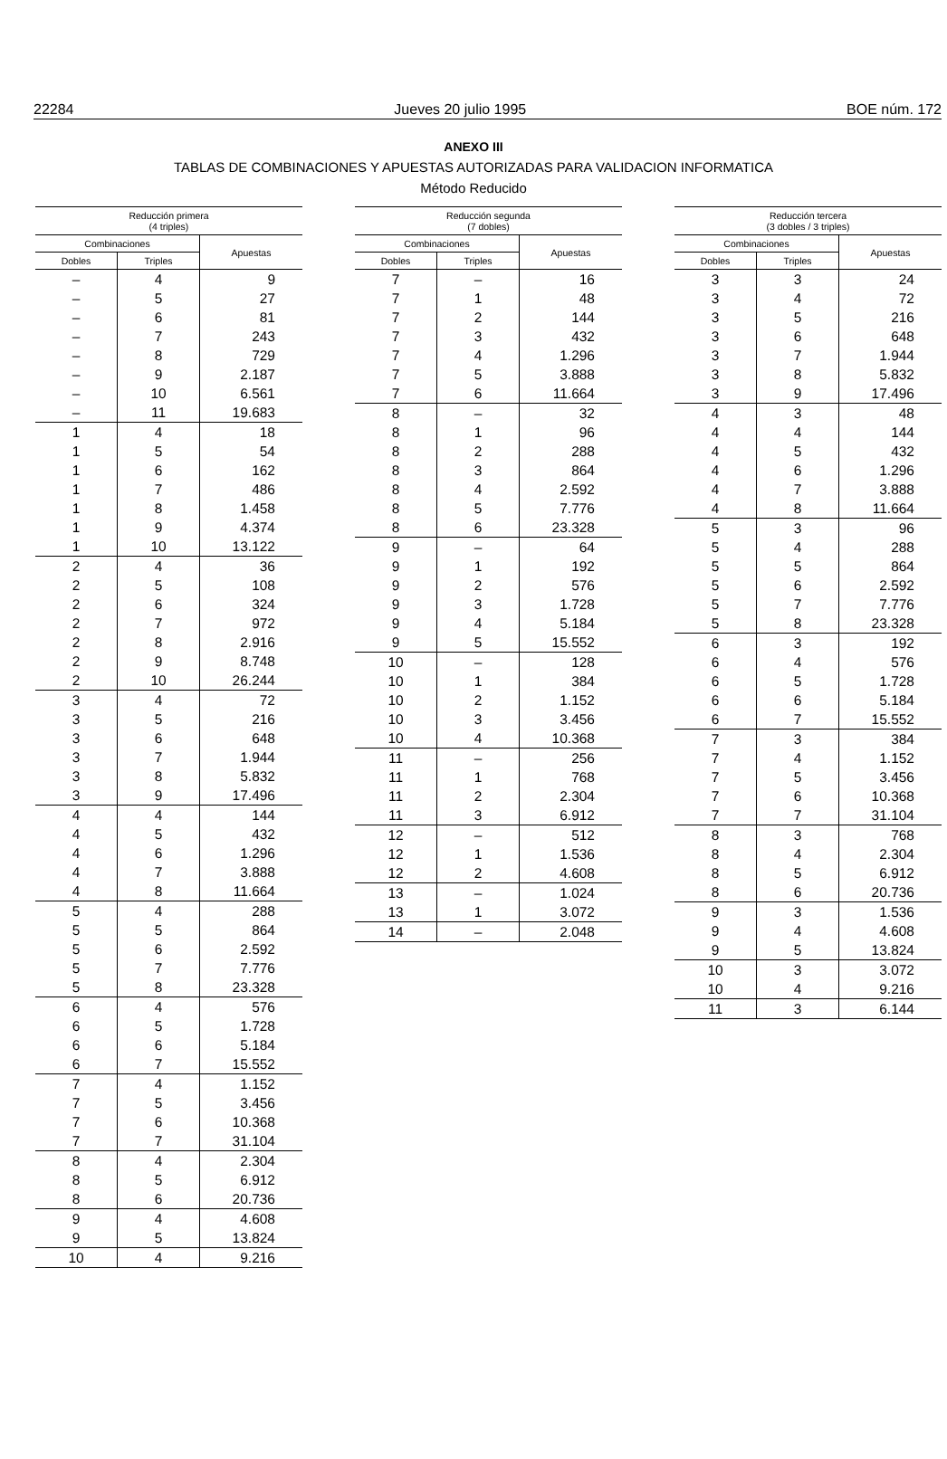22284 Jueves 20 julio 1995 BOE núm. 172
ANEXO III
TABLAS DE COMBINACIONES Y APUESTAS AUTORIZADAS PARA VALIDACION INFORMATICA
Método Reducido
| Reducción primera (4 triples) | | |
| --- | --- | --- |
| Combinaciones | | Apuestas |
| Dobles | Triples | |
| – | 4 | 9 |
| – | 5 | 27 |
| – | 6 | 81 |
| – | 7 | 243 |
| – | 8 | 729 |
| – | 9 | 2.187 |
| – | 10 | 6.561 |
| – | 11 | 19.683 |
| 1 | 4 | 18 |
| 1 | 5 | 54 |
| 1 | 6 | 162 |
| 1 | 7 | 486 |
| 1 | 8 | 1.458 |
| 1 | 9 | 4.374 |
| 1 | 10 | 13.122 |
| 2 | 4 | 36 |
| 2 | 5 | 108 |
| 2 | 6 | 324 |
| 2 | 7 | 972 |
| 2 | 8 | 2.916 |
| 2 | 9 | 8.748 |
| 2 | 10 | 26.244 |
| 3 | 4 | 72 |
| 3 | 5 | 216 |
| 3 | 6 | 648 |
| 3 | 7 | 1.944 |
| 3 | 8 | 5.832 |
| 3 | 9 | 17.496 |
| 4 | 4 | 144 |
| 4 | 5 | 432 |
| 4 | 6 | 1.296 |
| 4 | 7 | 3.888 |
| 4 | 8 | 11.664 |
| 5 | 4 | 288 |
| 5 | 5 | 864 |
| 5 | 6 | 2.592 |
| 5 | 7 | 7.776 |
| 5 | 8 | 23.328 |
| 6 | 4 | 576 |
| 6 | 5 | 1.728 |
| 6 | 6 | 5.184 |
| 6 | 7 | 15.552 |
| 7 | 4 | 1.152 |
| 7 | 5 | 3.456 |
| 7 | 6 | 10.368 |
| 7 | 7 | 31.104 |
| 8 | 4 | 2.304 |
| 8 | 5 | 6.912 |
| 8 | 6 | 20.736 |
| 9 | 4 | 4.608 |
| 9 | 5 | 13.824 |
| 10 | 4 | 9.216 |
| Reducción segunda (7 dobles) | | |
| --- | --- | --- |
| Combinaciones | | Apuestas |
| Dobles | Triples | |
| 7 | – | 16 |
| 7 | 1 | 48 |
| 7 | 2 | 144 |
| 7 | 3 | 432 |
| 7 | 4 | 1.296 |
| 7 | 5 | 3.888 |
| 7 | 6 | 11.664 |
| 8 | – | 32 |
| 8 | 1 | 96 |
| 8 | 2 | 288 |
| 8 | 3 | 864 |
| 8 | 4 | 2.592 |
| 8 | 5 | 7.776 |
| 8 | 6 | 23.328 |
| 9 | – | 64 |
| 9 | 1 | 192 |
| 9 | 2 | 576 |
| 9 | 3 | 1.728 |
| 9 | 4 | 5.184 |
| 9 | 5 | 15.552 |
| 10 | – | 128 |
| 10 | 1 | 384 |
| 10 | 2 | 1.152 |
| 10 | 3 | 3.456 |
| 10 | 4 | 10.368 |
| 11 | – | 256 |
| 11 | 1 | 768 |
| 11 | 2 | 2.304 |
| 11 | 3 | 6.912 |
| 12 | – | 512 |
| 12 | 1 | 1.536 |
| 12 | 2 | 4.608 |
| 13 | – | 1.024 |
| 13 | 1 | 3.072 |
| 14 | – | 2.048 |
| Reducción tercera (3 dobles / 3 triples) | | |
| --- | --- | --- |
| Combinaciones | | Apuestas |
| Dobles | Triples | |
| 3 | 3 | 24 |
| 3 | 4 | 72 |
| 3 | 5 | 216 |
| 3 | 6 | 648 |
| 3 | 7 | 1.944 |
| 3 | 8 | 5.832 |
| 3 | 9 | 17.496 |
| 4 | 3 | 48 |
| 4 | 4 | 144 |
| 4 | 5 | 432 |
| 4 | 6 | 1.296 |
| 4 | 7 | 3.888 |
| 4 | 8 | 11.664 |
| 5 | 3 | 96 |
| 5 | 4 | 288 |
| 5 | 5 | 864 |
| 5 | 6 | 2.592 |
| 5 | 7 | 7.776 |
| 5 | 8 | 23.328 |
| 6 | 3 | 192 |
| 6 | 4 | 576 |
| 6 | 5 | 1.728 |
| 6 | 6 | 5.184 |
| 6 | 7 | 15.552 |
| 7 | 3 | 384 |
| 7 | 4 | 1.152 |
| 7 | 5 | 3.456 |
| 7 | 6 | 10.368 |
| 7 | 7 | 31.104 |
| 8 | 3 | 768 |
| 8 | 4 | 2.304 |
| 8 | 5 | 6.912 |
| 8 | 6 | 20.736 |
| 9 | 3 | 1.536 |
| 9 | 4 | 4.608 |
| 9 | 5 | 13.824 |
| 10 | 3 | 3.072 |
| 10 | 4 | 9.216 |
| 11 | 3 | 6.144 |